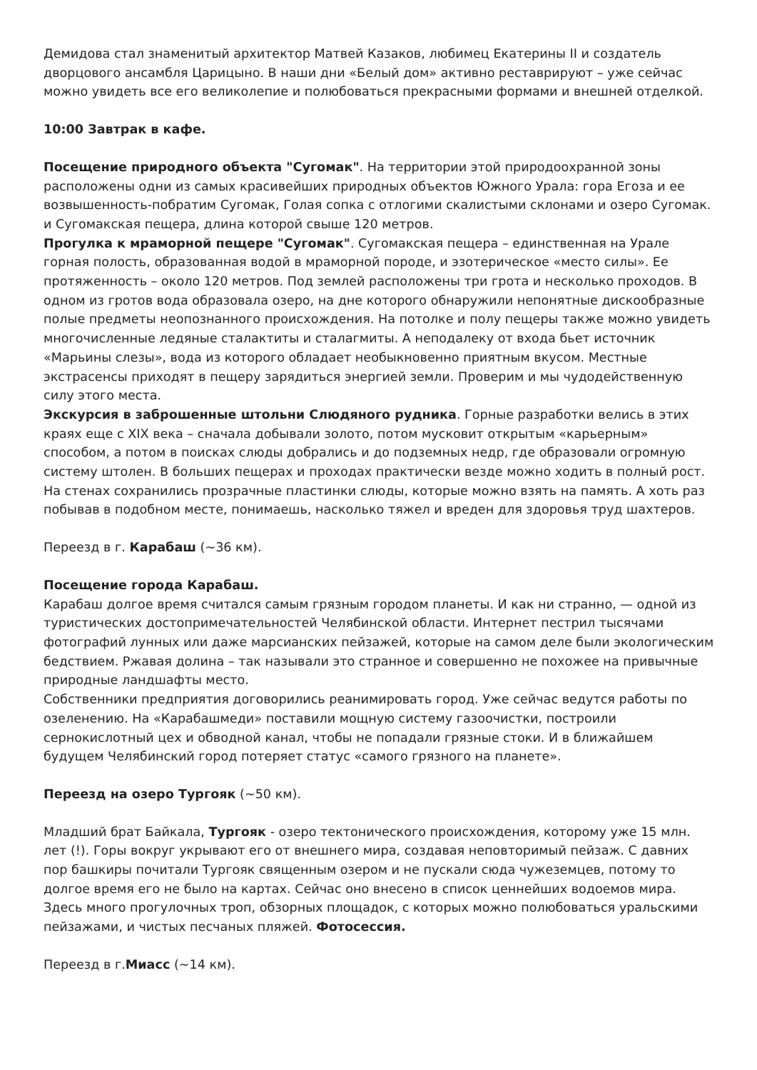Демидова стал знаменитый архитектор Матвей Казаков, любимец Екатерины II и создатель дворцового ансамбля Царицыно. В наши дни «Белый дом» активно реставрируют – уже сейчас можно увидеть все его великолепие и полюбоваться прекрасными формами и внешней отделкой.
10:00 Завтрак в кафе.
Посещение природного объекта "Сугомак". На территории этой природоохранной зоны расположены одни из самых красивейших природных объектов Южного Урала: гора Егоза и ее возвышенность-побратим Сугомак, Голая сопка с отлогими скалистыми склонами и озеро Сугомак. и Сугомакская пещера, длина которой свыше 120 метров.
Прогулка к мраморной пещере "Сугомак". Сугомакская пещера – единственная на Урале горная полость, образованная водой в мраморной породе, и эзотерическое «место силы». Ее протяженность – около 120 метров. Под землей расположены три грота и несколько проходов. В одном из гротов вода образовала озеро, на дне которого обнаружили непонятные дискообразные полые предметы неопознанного происхождения. На потолке и полу пещеры также можно увидеть многочисленные ледяные сталактиты и сталагмиты. А неподалеку от входа бьет источник «Марьины слезы», вода из которого обладает необыкновенно приятным вкусом. Местные экстрасенсы приходят в пещеру зарядиться энергией земли. Проверим и мы чудодейственную силу этого места.
Экскурсия в заброшенные штольни Слюдяного рудника. Горные разработки велись в этих краях еще с XIX века – сначала добывали золото, потом мусковит открытым «карьерным» способом, а потом в поисках слюды добрались и до подземных недр, где образовали огромную систему штолен. В больших пещерах и проходах практически везде можно ходить в полный рост. На стенах сохранились прозрачные пластинки слюды, которые можно взять на память. А хоть раз побывав в подобном месте, понимаешь, насколько тяжел и вреден для здоровья труд шахтеров.
Переезд в г. Карабаш (~36 км).
Посещение города Карабаш.
Карабаш долгое время считался самым грязным городом планеты. И как ни странно, — одной из туристических достопримечательностей Челябинской области. Интернет пестрил тысячами фотографий лунных или даже марсианских пейзажей, которые на самом деле были экологическим бедствием. Ржавая долина – так называли это странное и совершенно не похожее на привычные природные ландшафты место.
Собственники предприятия договорились реанимировать город. Уже сейчас ведутся работы по озеленению. На «Карабашмеди» поставили мощную систему газоочистки, построили сернокислотный цех и обводной канал, чтобы не попадали грязные стоки. И в ближайшем будущем Челябинский город потеряет статус «самого грязного на планете».
Переезд на озеро Тургояк (~50 км).
Младший брат Байкала, Тургояк - озеро тектонического происхождения, которому уже 15 млн. лет (!). Горы вокруг укрывают его от внешнего мира, создавая неповторимый пейзаж. С давних пор башкиры почитали Тургояк священным озером и не пускали сюда чужеземцев, потому то долгое время его не было на картах. Сейчас оно внесено в список ценнейших водоемов мира. Здесь много прогулочных троп, обзорных площадок, с которых можно полюбоваться уральскими пейзажами, и чистых песчаных пляжей. Фотосессия.
Переезд в г.Миасс (~14 км).